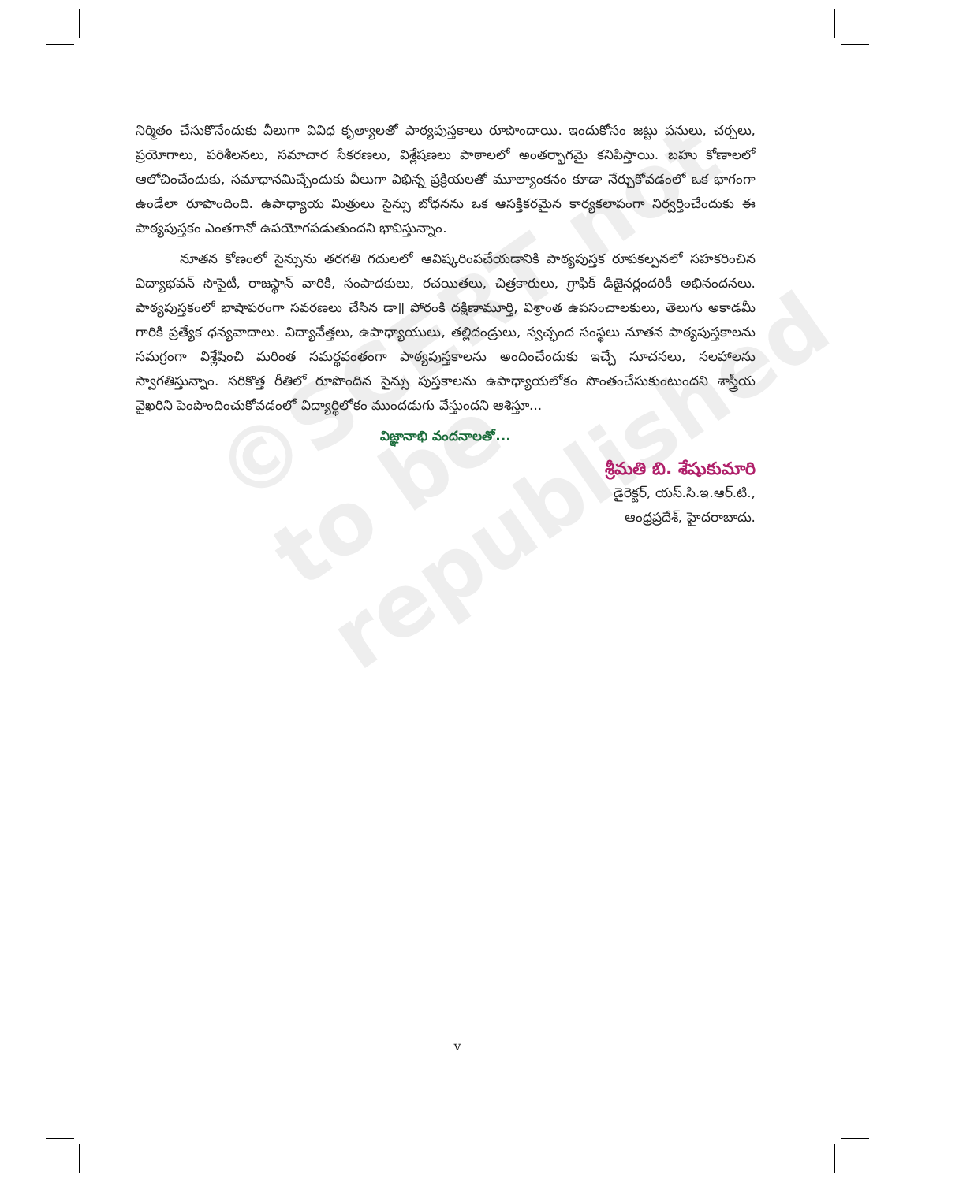©SCERT not to be republished
నిర్మితం చేసుకొనేందుకు వీలుగా వివిధ కృత్యాలతో పాఠ్యపుస్తకాలు రూపొందాయి. ఇందుకోసం జట్టు పనులు, చర్చలు, ప్రయోగాలు, పరిశీలనలు, సమాచార సేకరణలు, విశ్లేషణలు పాఠాలలో అంతర్భాగమై కనిపిస్తాయి. బహు కోణాలలో ఆలోచించేందుకు, సమాధానమిచ్చేందుకు వీలుగా విభిన్న ప్రక్రియలతో మూల్యాంకనం కూడా నేర్చుకోవడంలో ఒక భాగంగా ఉండేలా రూపొందింది. ఉపాధ్యాయ మిత్రులు సైన్సు బోధనను ఒక ఆసక్తికరమైన కార్యకలాపంగా నిర్వర్తించేందుకు ఈ పాఠ్యపుస్తకం ఎంతగానో ఉపయోగపడుతుందని భావిస్తున్నాం.
నూతన కోణంలో సైన్సును తరగతి గదులలో ఆవిష్కరింపచేయడానికి పాఠ్యపుస్తక రూపకల్పనలో సహకరించిన విద్యాభవన్ సొసైటీ, రాజస్థాన్ వారికి, సంపాదకులు, రచయితలు, చిత్రకారులు, గ్రాఫిక్ డిజైనర్లందరికీ అభినందనలు. పాఠ్యపుస్తకంలో భాషాపరంగా సవరణలు చేసిన డా॥ పోరంకి దక్షిణామూర్తి, విశ్రాంత ఉపసంచాలకులు, తెలుగు అకాడమీ గారికి ప్రత్యేక ధన్యవాదాలు. విద్యావేత్తలు, ఉపాధ్యాయులు, తల్లిదండ్రులు, స్వచ్ఛంద సంస్థలు నూతన పాఠ్యపుస్తకాలను సమగ్రంగా విశ్లేషించి మరింత సమర్థవంతంగా పాఠ్యపుస్తకాలను అందించేందుకు ఇచ్చే సూచనలు, సలహాలను స్వాగతిస్తున్నాం. సరికొత్త రీతిలో రూపొందిన సైన్సు పుస్తకాలను ఉపాధ్యాయలోకం సొంతంచేసుకుంటుందని శాస్త్రీయ వైఖరిని పెంపొందించుకోవడంలో విద్యార్థిలోకం ముందడుగు వేస్తుందని ఆశిస్తూ...
విజ్ఞానాభి వందనాలతో...
శ్రీమతి బి. శేషుకుమారి
డైరెక్టర్, యస్.సి.ఇ.ఆర్.టి.,
ఆంధ్రప్రదేశ్, హైదరాబాదు.
v